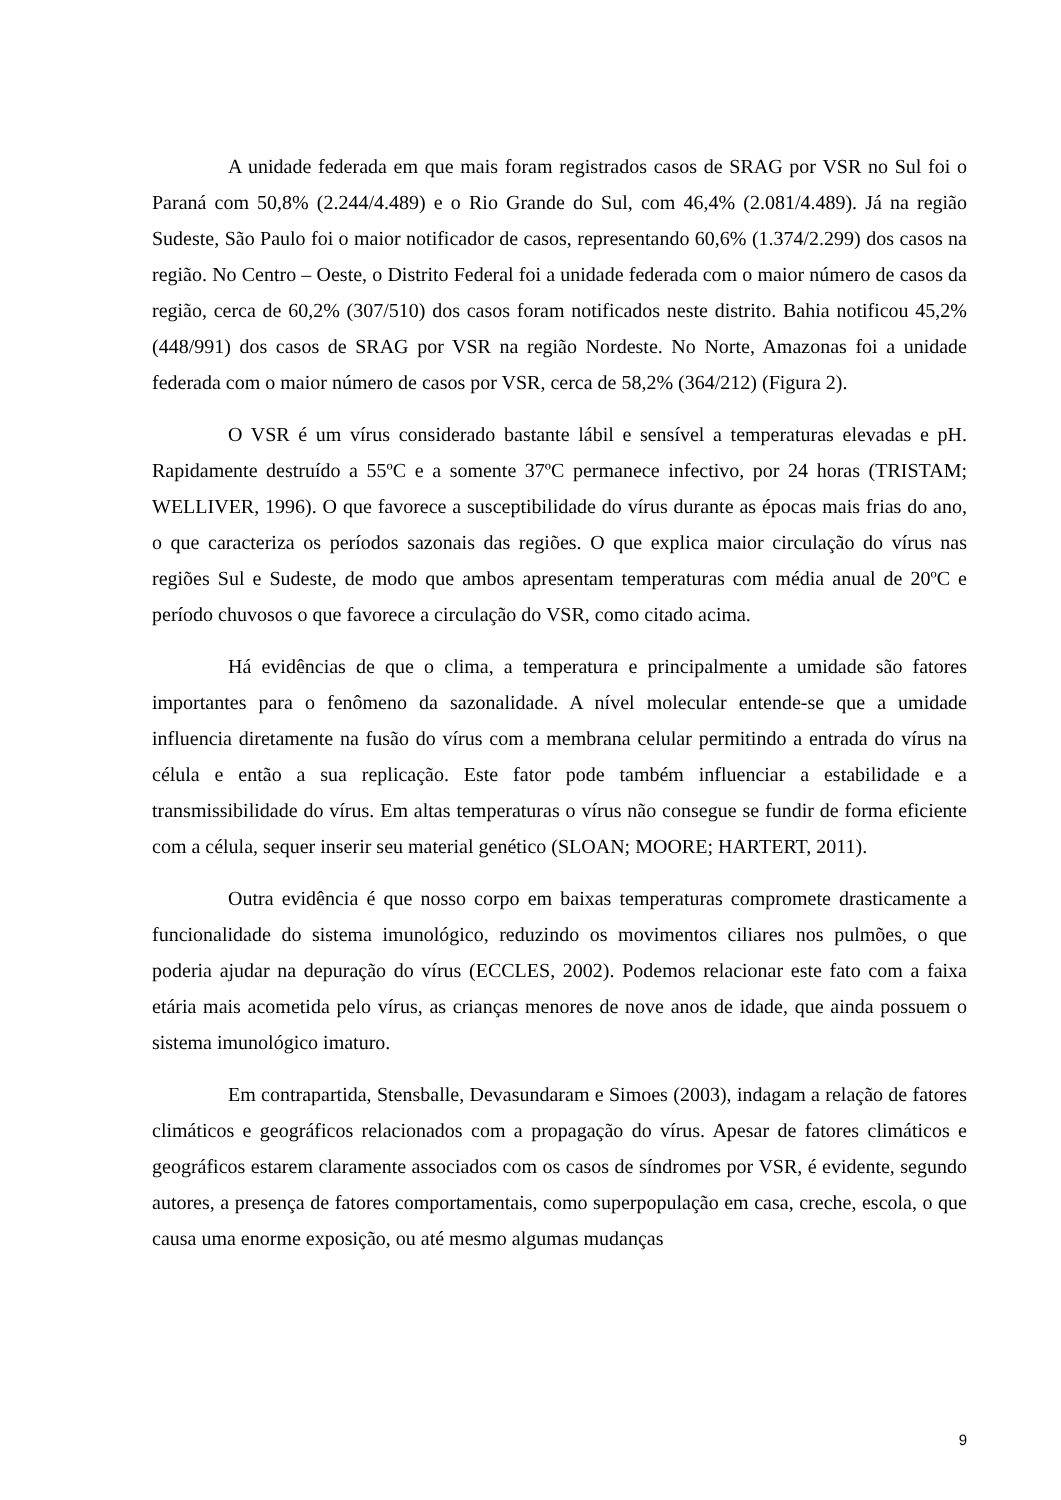A unidade federada em que mais foram registrados casos de SRAG por VSR no Sul foi o Paraná com 50,8% (2.244/4.489) e o Rio Grande do Sul, com 46,4% (2.081/4.489). Já na região Sudeste, São Paulo foi o maior notificador de casos, representando 60,6% (1.374/2.299) dos casos na região. No Centro – Oeste, o Distrito Federal foi a unidade federada com o maior número de casos da região, cerca de 60,2% (307/510) dos casos foram notificados neste distrito. Bahia notificou 45,2% (448/991) dos casos de SRAG por VSR na região Nordeste. No Norte, Amazonas foi a unidade federada com o maior número de casos por VSR, cerca de 58,2% (364/212) (Figura 2).
O VSR é um vírus considerado bastante lábil e sensível a temperaturas elevadas e pH. Rapidamente destruído a 55ºC e a somente 37ºC permanece infectivo, por 24 horas (TRISTAM; WELLIVER, 1996). O que favorece a susceptibilidade do vírus durante as épocas mais frias do ano, o que caracteriza os períodos sazonais das regiões. O que explica maior circulação do vírus nas regiões Sul e Sudeste, de modo que ambos apresentam temperaturas com média anual de 20ºC e período chuvosos o que favorece a circulação do VSR, como citado acima.
Há evidências de que o clima, a temperatura e principalmente a umidade são fatores importantes para o fenômeno da sazonalidade. A nível molecular entende-se que a umidade influencia diretamente na fusão do vírus com a membrana celular permitindo a entrada do vírus na célula e então a sua replicação. Este fator pode também influenciar a estabilidade e a transmissibilidade do vírus. Em altas temperaturas o vírus não consegue se fundir de forma eficiente com a célula, sequer inserir seu material genético (SLOAN; MOORE; HARTERT, 2011).
Outra evidência é que nosso corpo em baixas temperaturas compromete drasticamente a funcionalidade do sistema imunológico, reduzindo os movimentos ciliares nos pulmões, o que poderia ajudar na depuração do vírus (ECCLES, 2002). Podemos relacionar este fato com a faixa etária mais acometida pelo vírus, as crianças menores de nove anos de idade, que ainda possuem o sistema imunológico imaturo.
Em contrapartida, Stensballe, Devasundaram e Simoes (2003), indagam a relação de fatores climáticos e geográficos relacionados com a propagação do vírus. Apesar de fatores climáticos e geográficos estarem claramente associados com os casos de síndromes por VSR, é evidente, segundo autores, a presença de fatores comportamentais, como superpopulação em casa, creche, escola, o que causa uma enorme exposição, ou até mesmo algumas mudanças
9